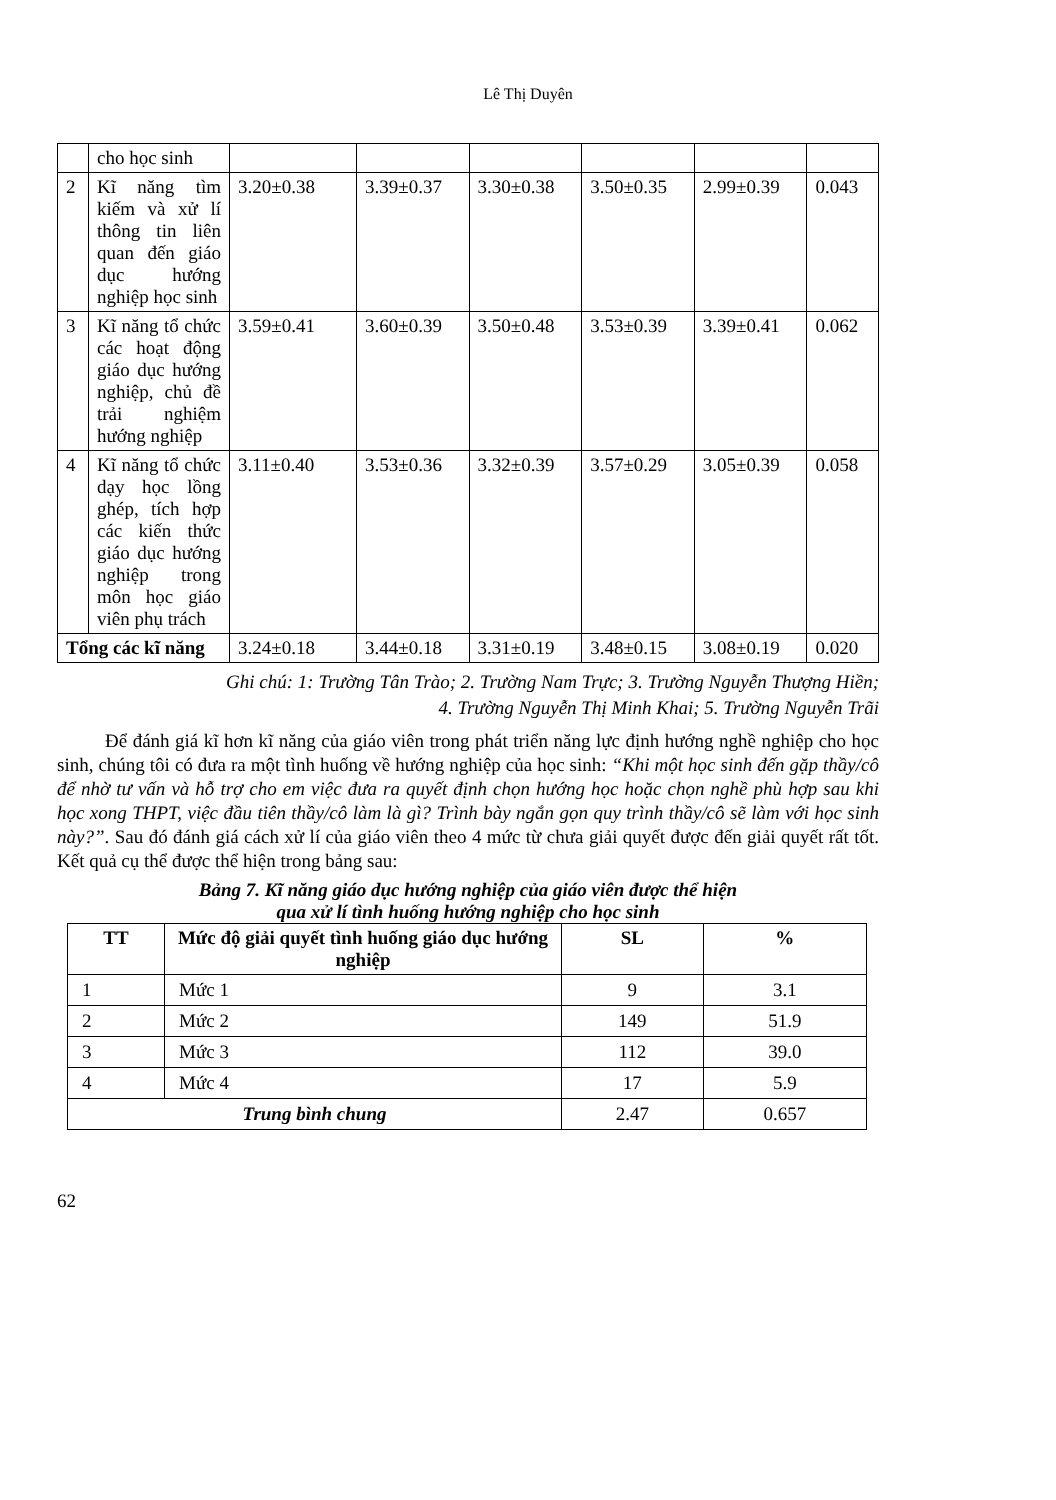Lê Thị Duyên
| | cho học sinh | | | | | | |
| 2 | Kĩ năng tìm kiếm và xử lí thông tin liên quan đến giáo dục hướng nghiệp học sinh | 3.20±0.38 | 3.39±0.37 | 3.30±0.38 | 3.50±0.35 | 2.99±0.39 | 0.043 |
| 3 | Kĩ năng tổ chức các hoạt động giáo dục hướng nghiệp, chủ đề trải nghiệm hướng nghiệp | 3.59±0.41 | 3.60±0.39 | 3.50±0.48 | 3.53±0.39 | 3.39±0.41 | 0.062 |
| 4 | Kĩ năng tổ chức dạy học lồng ghép, tích hợp các kiến thức giáo dục hướng nghiệp trong môn học giáo viên phụ trách | 3.11±0.40 | 3.53±0.36 | 3.32±0.39 | 3.57±0.29 | 3.05±0.39 | 0.058 |
| Tổng các kĩ năng | | 3.24±0.18 | 3.44±0.18 | 3.31±0.19 | 3.48±0.15 | 3.08±0.19 | 0.020 |
Ghi chú: 1: Trường Tân Trào; 2. Trường Nam Trực; 3. Trường Nguyễn Thượng Hiền;
4. Trường Nguyễn Thị Minh Khai; 5. Trường Nguyễn Trãi
Để đánh giá kĩ hơn kĩ năng của giáo viên trong phát triển năng lực định hướng nghề nghiệp cho học sinh, chúng tôi có đưa ra một tình huống về hướng nghiệp của học sinh: “Khi một học sinh đến gặp thầy/cô để nhờ tư vấn và hỗ trợ cho em việc đưa ra quyết định chọn hướng học hoặc chọn nghề phù hợp sau khi học xong THPT, việc đầu tiên thầy/cô làm là gì? Trình bày ngắn gọn quy trình thầy/cô sẽ làm với học sinh này?”. Sau đó đánh giá cách xử lí của giáo viên theo 4 mức từ chưa giải quyết được đến giải quyết rất tốt. Kết quả cụ thể được thể hiện trong bảng sau:
Bảng 7. Kĩ năng giáo dục hướng nghiệp của giáo viên được thể hiện
qua xử lí tình huống hướng nghiệp cho học sinh
| TT | Mức độ giải quyết tình huống giáo dục hướng nghiệp | SL | % |
| --- | --- | --- | --- |
| 1 | Mức 1 | 9 | 3.1 |
| 2 | Mức 2 | 149 | 51.9 |
| 3 | Mức 3 | 112 | 39.0 |
| 4 | Mức 4 | 17 | 5.9 |
| Trung bình chung | | 2.47 | 0.657 |
62